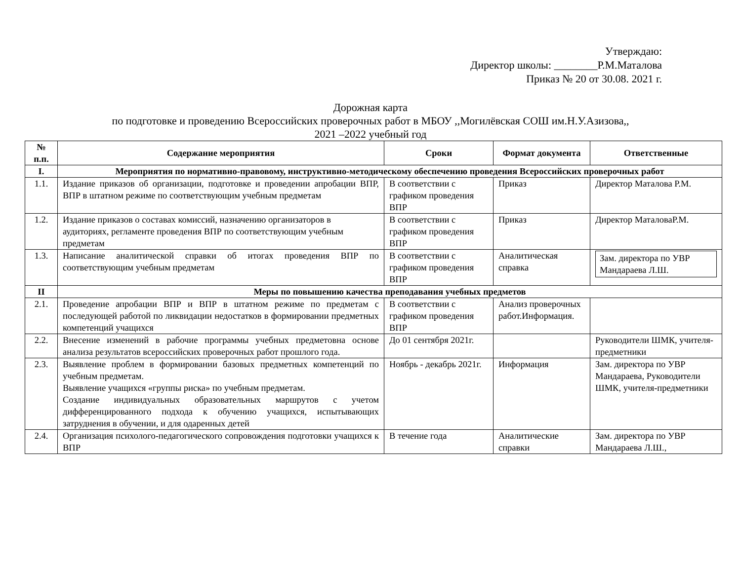Утверждаю:
Директор школы: ________Р.М.Маталова
Приказ № 20 от 30.08. 2021 г.
Дорожная карта
по подготовке и проведению Всероссийских проверочных работ в МБОУ ,,Могилёвская СОШ им.Н.У.Азизова,,
2021 –2022 учебный год
| № п.п. | Содержание мероприятия | Сроки | Формат документа | Ответственные |
| --- | --- | --- | --- | --- |
| I. | Мероприятия по нормативно-правовому, инструктивно-методическому обеспечению проведения Всероссийских проверочных работ | | | |
| 1.1. | Издание приказов об организации, подготовке и проведении апробации ВПР, ВПР в штатном режиме по соответствующим учебным предметам | В соответствии с графиком проведения ВПР | Приказ | Директор Маталова Р.М. |
| 1.2. | Издание приказов о составах комиссий, назначению организаторов в аудиториях, регламенте проведения ВПР по соответствующим учебным предметам | В соответствии с графиком проведения ВПР | Приказ | Директор МаталоваР.М. |
| 1.3. | Написание аналитической справки об итогах проведения ВПР по соответствующим учебным предметам | В соответствии с графиком проведения ВПР | Аналитическая справка | Зам. директора по УВР Мандараева Л.Ш. |
| II | Меры по повышению качества преподавания учебных предметов | | | |
| 2.1. | Проведение апробации ВПР и ВПР в штатном режиме по предметам с последующей работой по ликвидации недостатков в формировании предметных компетенций учащихся | В соответствии с графиком проведения ВПР | Анализ проверочных работ.Информация. | |
| 2.2. | Внесение изменений в рабочие программы учебных предметовна основе анализа результатов всероссийских проверочных работ прошлого года. | До 01 сентября 2021г. | | Руководители ШМК, учителя-предметники |
| 2.3. | Выявление проблем в формировании базовых предметных компетенций по учебным предметам. Выявление учащихся «группы риска» по учебным предметам. Создание индивидуальных образовательных маршрутов с учетом дифференцированного подхода к обучению учащихся, испытывающих затруднения в обучении, и для одаренных детей | Ноябрь - декабрь 2021г. | Информация | Зам. директора по УВР Мандараева, Руководители ШМК, учителя-предметники |
| 2.4. | Организация психолого-педагогического сопровождения подготовки учащихся к ВПР | В течение года | Аналитические справки | Зам. директора по УВР Мандараева Л.Ш., |